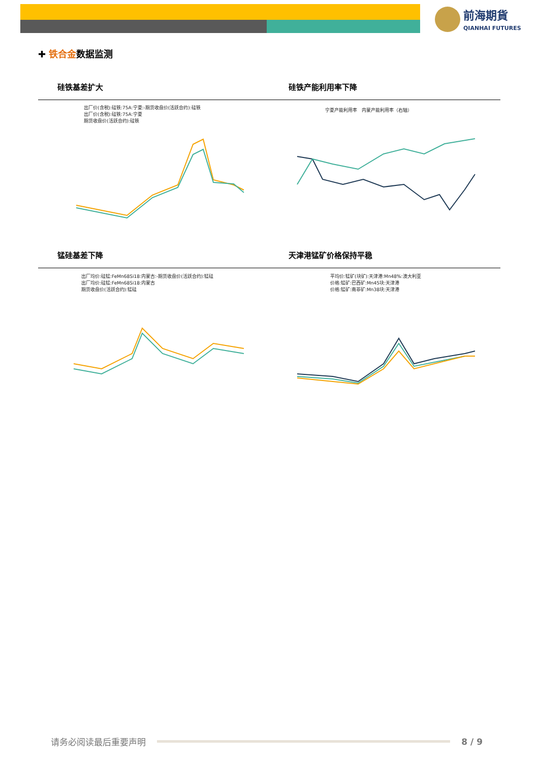前海期貨
QIANHAI FUTURES
✚ 铁合金数据监测
硅铁基差扩大 硅铁产能利用率下降
出厂价(含税):硅铁:75A:宁夏:-期货收盘价(活跃合约):硅铁
出厂价(含税):硅铁:75A:宁夏
期货收盘价(活跃合约):硅铁
宁夏产能利用率 内蒙产能利用率（右轴）
锰硅基差下降 天津港锰矿价格保持平稳
出厂均价:硅锰:FeMn68Si18:内蒙古:-期货收盘价(活跃合约):锰硅
出厂均价:硅锰:FeMn68Si18:内蒙古
期货收盘价(活跃合约):锰硅
平均价:锰矿(块矿):天津港:Mn48%:澳大利亚
价格:锰矿:巴西矿:Mn45块:天津港
价格:锰矿:南非矿:Mn38块:天津港
请务必阅读最后重要声明 8 / 9